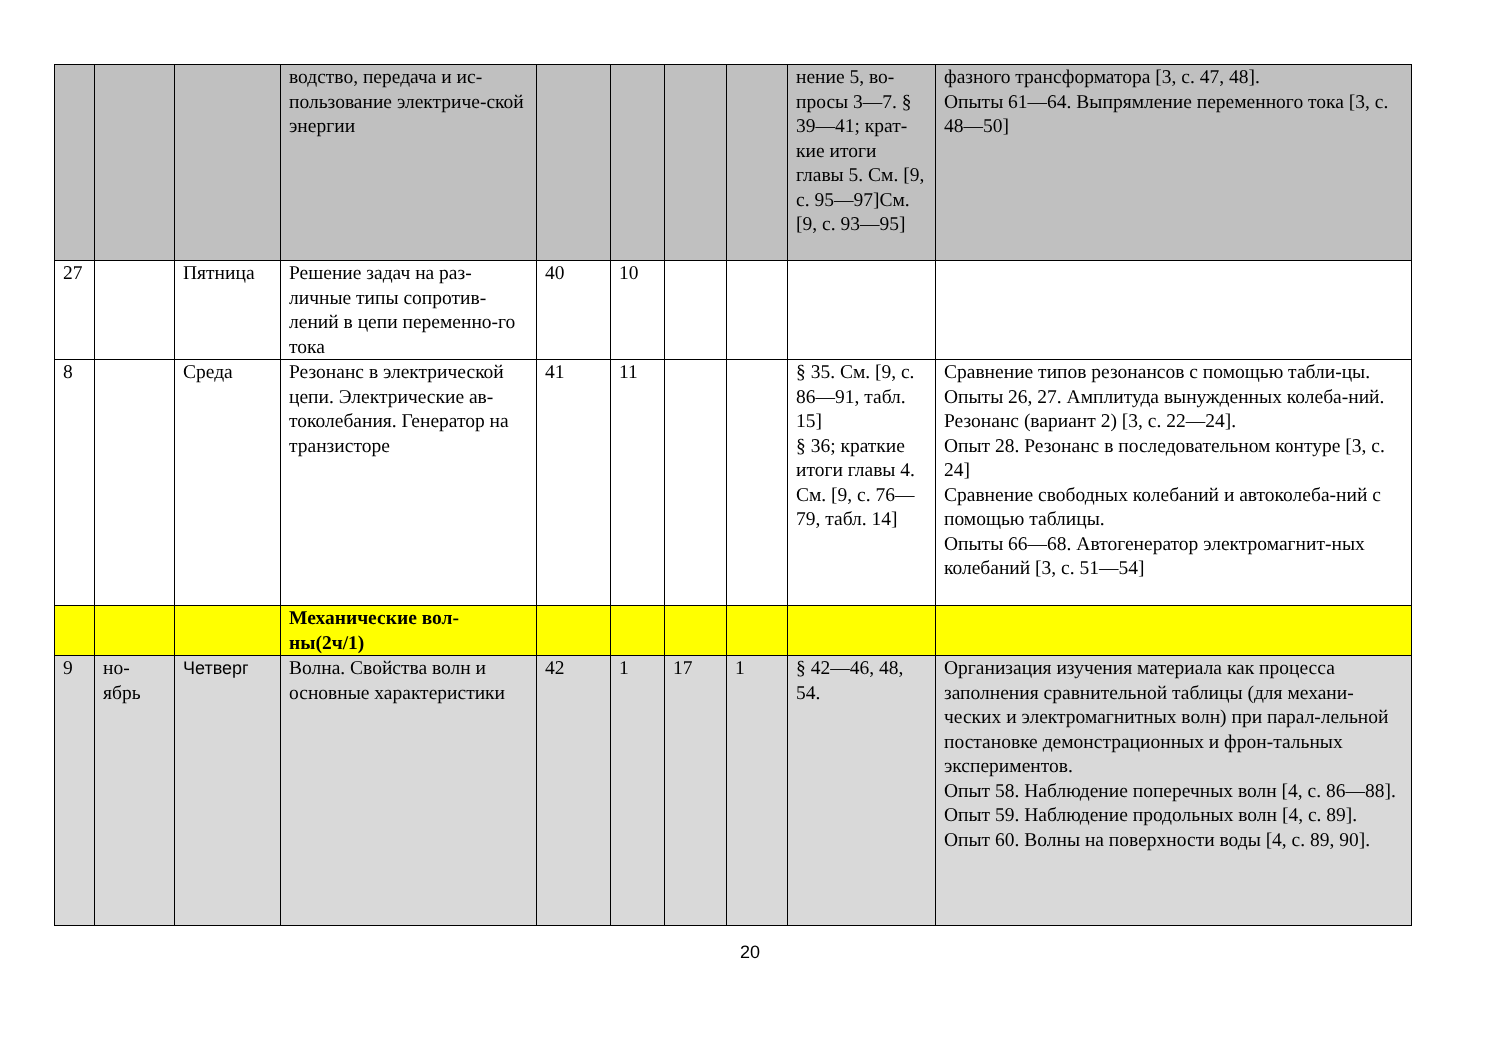| | | | водство, передача и ис-пользование электриче-ской энергии | | | | | нение 5, во-просы 3—7. § 39—41; крат-кие итоги главы 5. См. [9, с. 95—97]См. [9, с. 93—95] | фазного трансформатора [3, с. 47, 48]. Опыты 61—64. Выпрямление переменного тока [3, с. 48—50] |
| 27 | | Пятница | Решение задач на раз-личные типы сопротив-лений в цепи переменно-го тока | 40 | 10 | | | | |
| 8 | | Среда | Резонанс в электрической цепи. Электрические ав-токолебания. Генератор на транзисторе | 41 | 11 | | | § 35. См. [9, с. 86—91, табл. 15] § 36; краткие итоги главы 4. См. [9, с. 76—79, табл. 14] | Сравнение типов резонансов с помощью табли-цы. Опыты 26, 27. Амплитуда вынужденных колеба-ний. Резонанс (вариант 2) [3, с. 22—24]. Опыт 28. Резонанс в последовательном контуре [3, с. 24] Сравнение свободных колебаний и автоколеба-ний с помощью таблицы. Опыты 66—68. Автогенератор электромагнит-ных колебаний [3, с. 51—54] |
| | | | Механические вол-ны(2ч/1) | | | | | | |
| 9 | но-ябрь | Четверг | Волна. Свойства волн и основные характеристики | 42 | 1 | 17 | 1 | § 42—46, 48, 54. | Организация изучения материала как процесса заполнения сравнительной таблицы (для механи-ческих и электромагнитных волн) при парал-лельной постановке демонстрационных и фрон-тальных экспериментов. Опыт 58. Наблюдение поперечных волн [4, с. 86—88]. Опыт 59. Наблюдение продольных волн [4, с. 89]. Опыт 60. Волны на поверхности воды [4, с. 89, 90]. |
20